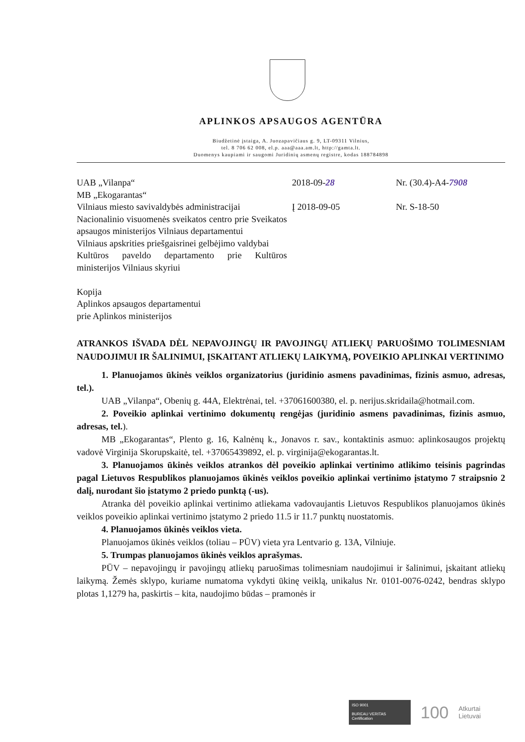APLINKOS APSAUGOS AGENTŪRA
Biudžetinė įstaiga, A. Juozapavičiaus g. 9, LT-09311 Vilnius,
tel. 8 706 62 008, el.p. aaa@aaa.am.lt, http://gamta.lt.
Duomenys kaupiami ir saugomi Juridinių asmenų registre, kodas 188784898
UAB „Vilanpa“
MB „Ekogarantas“
Vilniaus miesto savivaldybės administracijai
Nacionalinio visuomenės sveikatos centro prie Sveikatos apsaugos ministerijos Vilniaus departamentui
Vilniaus apskrities priešgaisrinei gelbėjimo valdybai
Kultūros paveldo departamento prie Kultūros ministerijos Vilniaus skyriui
Kopija
Aplinkos apsaugos departamentui
prie Aplinkos ministerijos
2018-09-28
Į 2018-09-05
Nr. (30.4)-A4-7908
Nr. S-18-50
ATRANKOS IŠVADA DĖL NEPAVOJINGŲ IR PAVOJINGŲ ATLIEKŲ PARUOŠIMO TOLIMESNIAM NAUDOJIMUI IR ŠALINIMUI, ĮSKAITANT ATLIEKŲ LAIKYMĄ, POVEIKIO APLINKAI VERTINIMO
1. Planuojamos ūkinės veiklos organizatorius (juridinio asmens pavadinimas, fizinis asmuo, adresas, tel.).
UAB „Vilanpa“, Obenių g. 44A, Elektrėnai, tel. +37061600380, el. p. nerijus.skridaila@hotmail.com.
2. Poveikio aplinkai vertinimo dokumentų rengėjas (juridinio asmens pavadinimas, fizinis asmuo, adresas, tel.).
MB „Ekogarantas“, Plento g. 16, Kalnėnų k., Jonavos r. sav., kontaktinis asmuo: aplinkosaugos projektų vadovė Virginija Skorupskaitė, tel. +37065439892, el. p. virginija@ekogarantas.lt.
3. Planuojamos ūkinės veiklos atrankos dėl poveikio aplinkai vertinimo atlikimo teisinis pagrindas pagal Lietuvos Respublikos planuojamos ūkinės veiklos poveikio aplinkai vertinimo įstatymo 7 straipsnio 2 dalį, nurodant šio įstatymo 2 priedo punktą (-us).
Atranka dėl poveikio aplinkai vertinimo atliekama vadovaujantis Lietuvos Respublikos planuojamos ūkinės veiklos poveikio aplinkai vertinimo įstatymo 2 priedo 11.5 ir 11.7 punktų nuostatomis.
4. Planuojamos ūkinės veiklos vieta.
Planuojamos ūkinės veiklos (toliau – PŪV) vieta yra Lentvario g. 13A, Vilniuje.
5. Trumpas planuojamos ūkinės veiklos aprašymas.
PŪV – nepavojingų ir pavojingų atliekų paruošimas tolimesniam naudojimui ir šalinimui, įskaitant atliekų laikymą. Žemės sklypo, kuriame numatoma vykdyti ūkinę veiklą, unikalus Nr. 0101-0076-0242, bendras sklypo plotas 1,1279 ha, paskirtis – kita, naudojimo būdas – pramonės ir
ISO 9001
BUREAU VERITAS
Certification
100
Atkurtai
Lietuvai